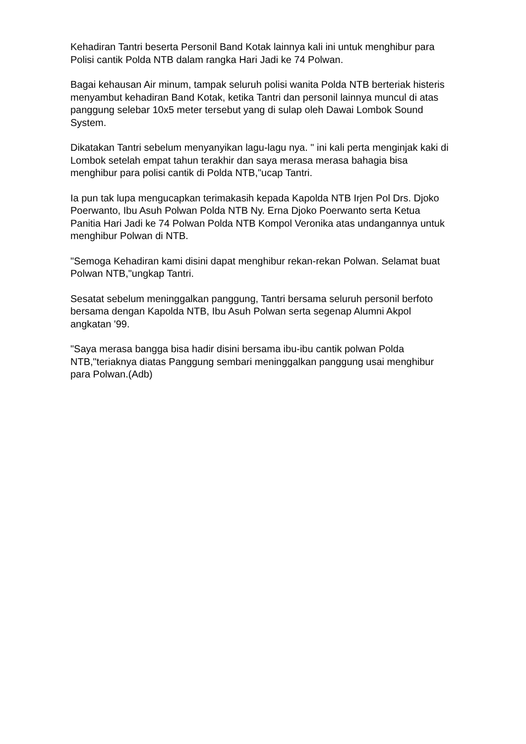Kehadiran Tantri beserta Personil Band Kotak lainnya kali ini untuk menghibur para Polisi cantik Polda NTB dalam rangka Hari Jadi ke 74 Polwan.
Bagai kehausan Air minum, tampak seluruh polisi wanita Polda NTB berteriak histeris menyambut kehadiran Band Kotak, ketika Tantri dan personil lainnya muncul di atas panggung selebar 10x5 meter tersebut yang di sulap oleh Dawai Lombok Sound System.
Dikatakan Tantri sebelum menyanyikan lagu-lagu nya. " ini kali perta menginjak kaki di Lombok setelah empat tahun terakhir dan saya merasa merasa bahagia bisa menghibur para polisi cantik di Polda NTB,"ucap Tantri.
Ia pun tak lupa mengucapkan terimakasih kepada Kapolda NTB Irjen Pol Drs. Djoko Poerwanto, Ibu Asuh Polwan Polda NTB Ny. Erna Djoko Poerwanto serta Ketua Panitia Hari Jadi ke 74 Polwan Polda NTB Kompol Veronika atas undangannya untuk menghibur Polwan di NTB.
"Semoga Kehadiran kami disini dapat menghibur rekan-rekan Polwan. Selamat buat Polwan NTB,"ungkap Tantri.
Sesatat sebelum meninggalkan panggung, Tantri bersama seluruh personil berfoto bersama dengan Kapolda NTB, Ibu Asuh Polwan serta segenap Alumni Akpol angkatan '99.
"Saya merasa bangga bisa hadir disini bersama ibu-ibu cantik polwan Polda NTB,"teriaknya diatas Panggung sembari meninggalkan panggung usai menghibur para Polwan.(Adb)